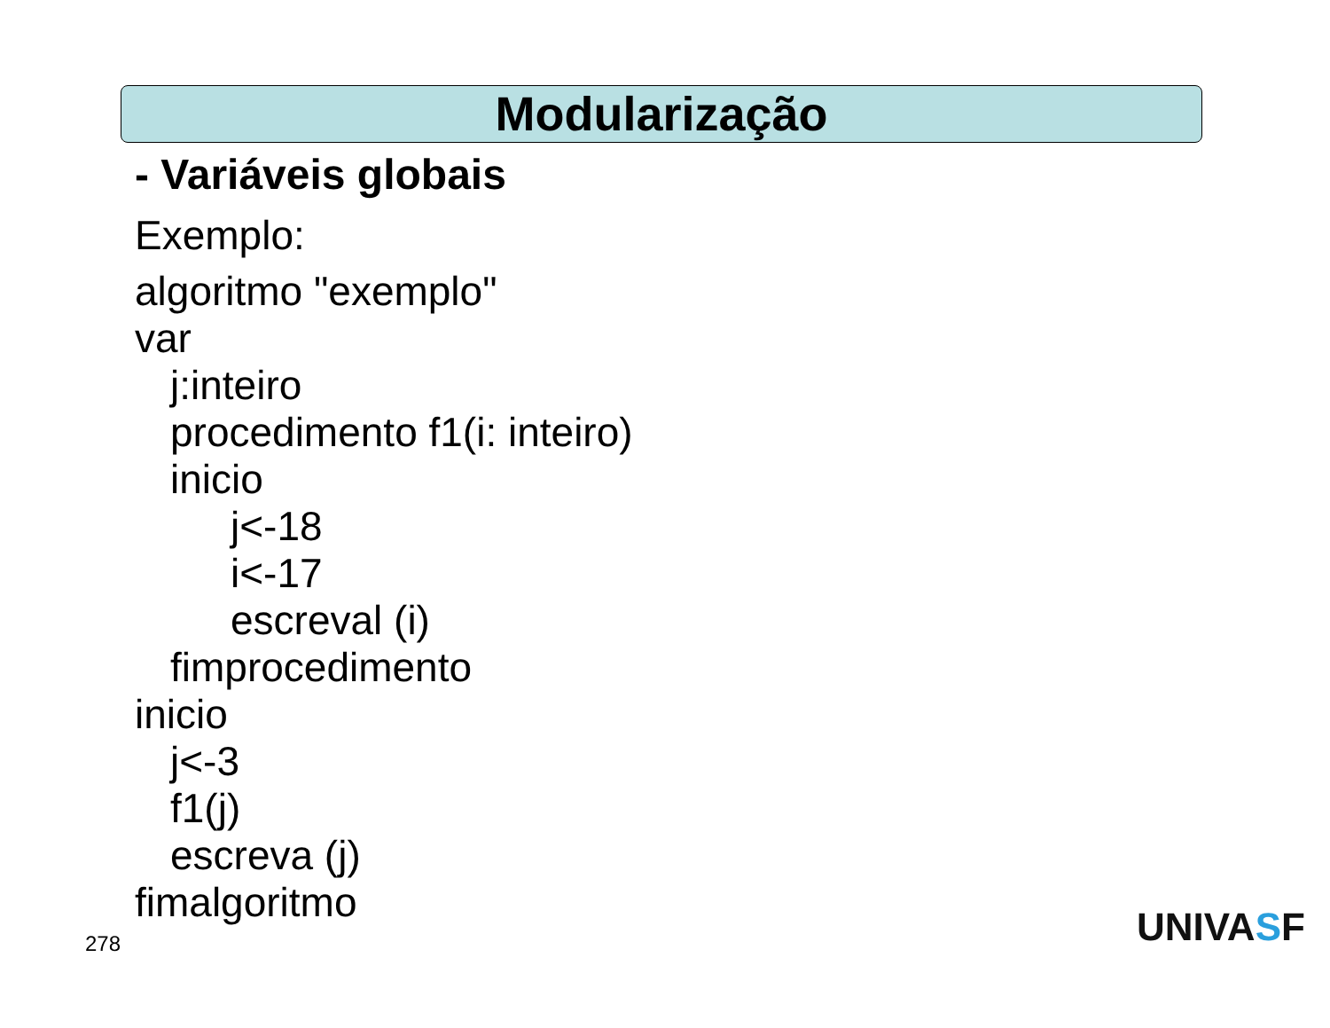Modularização
- Variáveis globais
Exemplo:
algoritmo "exemplo"
var
j:inteiro
procedimento f1(i: inteiro)
inicio
j<-18
i<-17
escreval (i)
fimprocedimento
inicio
j<-3
f1(j)
escreva (j)
fimalgoritmo
278 UNIVASF